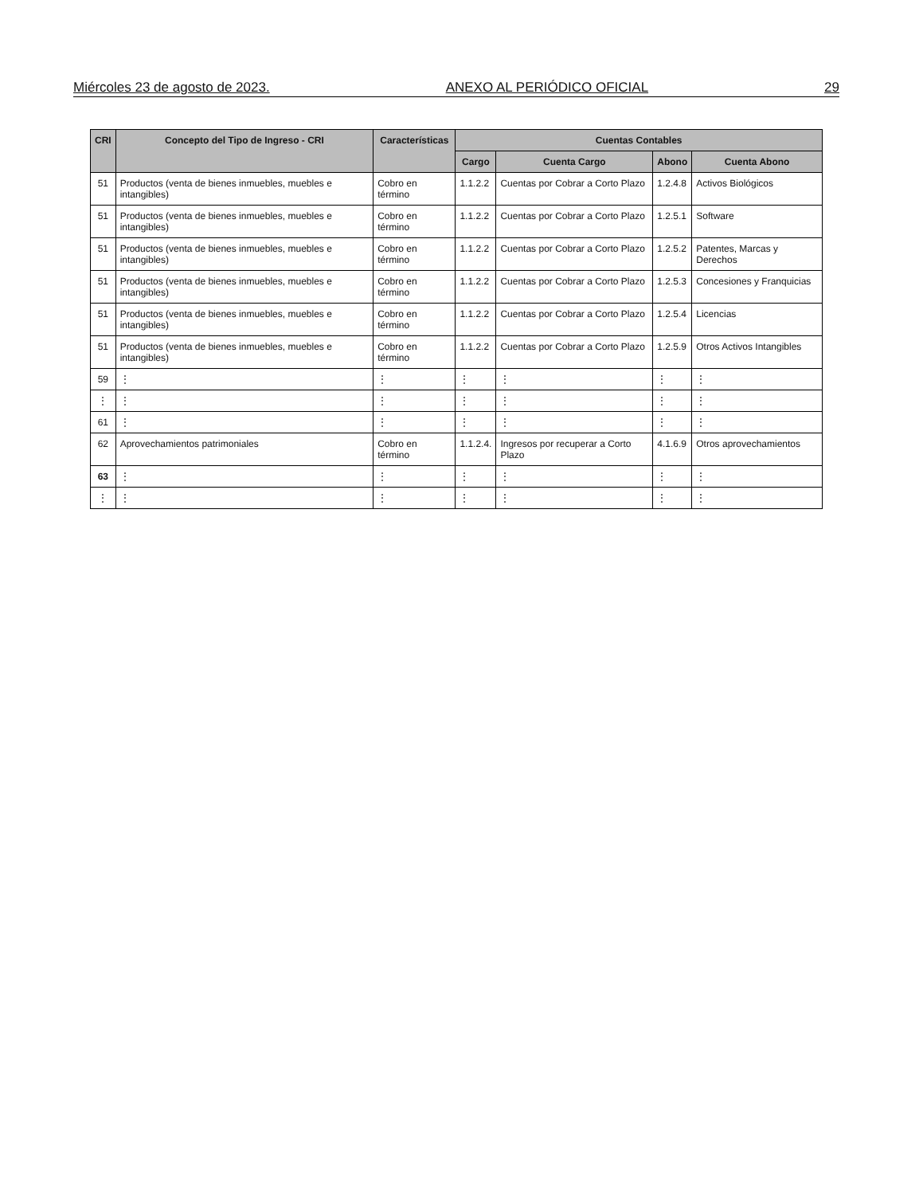Miércoles 23 de agosto de 2023. ANEXO AL PERIÓDICO OFICIAL 29
| CRI | Concepto del Tipo de Ingreso - CRI | Características | Cuentas Contables | | | |
| --- | --- | --- | --- | --- | --- | --- |
| | | | Cargo | Cuenta Cargo | Abono | Cuenta Abono |
| 51 | Productos (venta de bienes inmuebles, muebles e intangibles) | Cobro en término | 1.1.2.2 | Cuentas por Cobrar a Corto Plazo | 1.2.4.8 | Activos Biológicos |
| 51 | Productos (venta de bienes inmuebles, muebles e intangibles) | Cobro en término | 1.1.2.2 | Cuentas por Cobrar a Corto Plazo | 1.2.5.1 | Software |
| 51 | Productos (venta de bienes inmuebles, muebles e intangibles) | Cobro en término | 1.1.2.2 | Cuentas por Cobrar a Corto Plazo | 1.2.5.2 | Patentes, Marcas y Derechos |
| 51 | Productos (venta de bienes inmuebles, muebles e intangibles) | Cobro en término | 1.1.2.2 | Cuentas por Cobrar a Corto Plazo | 1.2.5.3 | Concesiones y Franquicias |
| 51 | Productos (venta de bienes inmuebles, muebles e intangibles) | Cobro en término | 1.1.2.2 | Cuentas por Cobrar a Corto Plazo | 1.2.5.4 | Licencias |
| 51 | Productos (venta de bienes inmuebles, muebles e intangibles) | Cobro en término | 1.1.2.2 | Cuentas por Cobrar a Corto Plazo | 1.2.5.9 | Otros Activos Intangibles |
| 59 | ⋮ | ⋮ | ⋮ | ⋮ | ⋮ | ⋮ |
| ⋮ | ⋮ | ⋮ | ⋮ | ⋮ | ⋮ | ⋮ |
| 61 | ⋮ | ⋮ | ⋮ | ⋮ | ⋮ | ⋮ |
| 62 | Aprovechamientos patrimoniales | Cobro en término | 1.1.2.4. | Ingresos por recuperar a Corto Plazo | 4.1.6.9 | Otros aprovechamientos |
| 63 | ⋮ | ⋮ | ⋮ | ⋮ | ⋮ | ⋮ |
| ⋮ | ⋮ | ⋮ | ⋮ | ⋮ | ⋮ | ⋮ |